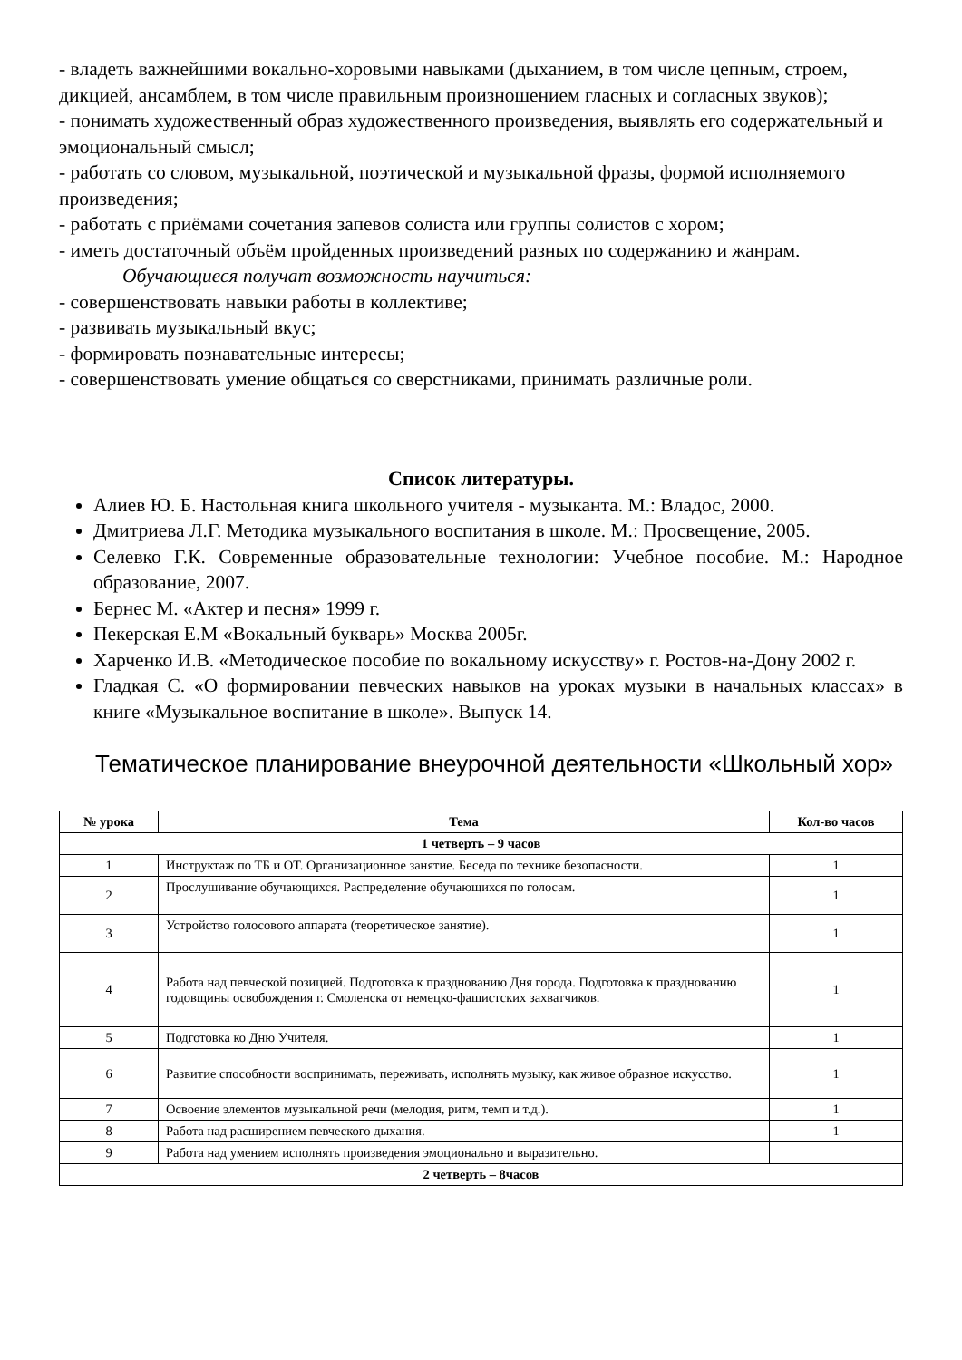- владеть важнейшими вокально-хоровыми навыками (дыханием, в том числе цепным, строем, дикцией, ансамблем, в том числе правильным произношением гласных и согласных звуков);
- понимать художественный образ художественного произведения, выявлять его содержательный и эмоциональный смысл;
- работать со словом, музыкальной, поэтической и музыкальной фразы, формой исполняемого произведения;
- работать с приёмами сочетания запевов солиста или группы солистов с хором;
- иметь достаточный объём пройденных произведений разных по содержанию и жанрам.
Обучающиеся получат возможность научиться:
- совершенствовать навыки работы в коллективе;
- развивать музыкальный вкус;
- формировать познавательные интересы;
- совершенствовать умение общаться со сверстниками, принимать различные роли.
Список литературы.
Алиев Ю. Б. Настольная книга школьного учителя - музыканта. М.: Владос, 2000.
Дмитриева Л.Г. Методика музыкального воспитания в школе. М.: Просвещение, 2005.
Селевко Г.К. Современные образовательные технологии: Учебное пособие. М.: Народное образование, 2007.
Бернес М. «Актер и песня» 1999 г.
Пекерская Е.М «Вокальный букварь» Москва 2005г.
Харченко И.В. «Методическое пособие по вокальному искусству» г. Ростов-на-Дону 2002 г.
Гладкая С. «О формировании певческих навыков на уроках музыки в начальных классах» в книге «Музыкальное воспитание в школе». Выпуск 14.
Тематическое планирование внеурочной деятельности «Школьный хор»
| № урока | Тема | Кол-во часов |
| --- | --- | --- |
| 1 четверть – 9 часов | | |
| 1 | Инструктаж по ТБ и ОТ. Организационное занятие. Беседа по технике безопасности. | 1 |
| 2 | Прослушивание обучающихся. Распределение обучающихся по голосам. | 1 |
| 3 | Устройство голосового аппарата (теоретическое занятие). | 1 |
| 4 | Работа над певческой позицией. Подготовка к празднованию Дня города. Подготовка к празднованию годовщины освобождения г. Смоленска от немецко-фашистских захватчиков. | 1 |
| 5 | Подготовка ко Дню Учителя. | 1 |
| 6 | Развитие способности воспринимать, переживать, исполнять музыку, как живое образное искусство. | 1 |
| 7 | Освоение элементов музыкальной речи (мелодия, ритм, темп и т.д.). | 1 |
| 8 | Работа над расширением певческого дыхания. | 1 |
| 9 | Работа над умением исполнять произведения эмоционально и выразительно. | |
| 2 четверть – 8часов | | |